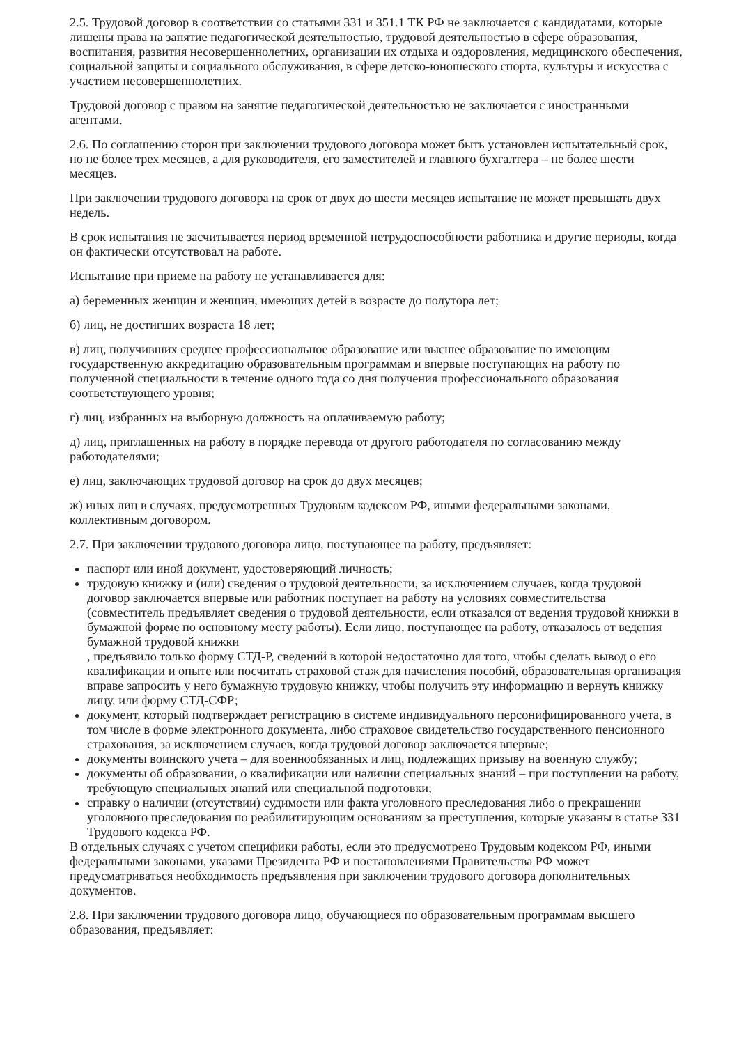2.5. Трудовой договор в соответствии со статьями 331 и 351.1 ТК РФ не заключается с кандидатами, которые лишены права на занятие педагогической деятельностью, трудовой деятельностью в сфере образования, воспитания, развития несовершеннолетних, организации их отдыха и оздоровления, медицинского обеспечения, социальной защиты и социального обслуживания, в сфере детско-юношеского спорта, культуры и искусства с участием несовершеннолетних.
Трудовой договор с правом на занятие педагогической деятельностью не заключается с иностранными агентами.
2.6. По соглашению сторон при заключении трудового договора может быть установлен испытательный срок, но не более трех месяцев, а для руководителя, его заместителей и главного бухгалтера – не более шести месяцев.
При заключении трудового договора на срок от двух до шести месяцев испытание не может превышать двух недель.
В срок испытания не засчитывается период временной нетрудоспособности работника и другие периоды, когда он фактически отсутствовал на работе.
Испытание при приеме на работу не устанавливается для:
а) беременных женщин и женщин, имеющих детей в возрасте до полутора лет;
б) лиц, не достигших возраста 18 лет;
в) лиц, получивших среднее профессиональное образование или высшее образование по имеющим государственную аккредитацию образовательным программам и впервые поступающих на работу по полученной специальности в течение одного года со дня получения профессионального образования соответствующего уровня;
г) лиц, избранных на выборную должность на оплачиваемую работу;
д) лиц, приглашенных на работу в порядке перевода от другого работодателя по согласованию между работодателями;
е) лиц, заключающих трудовой договор на срок до двух месяцев;
ж) иных лиц в случаях, предусмотренных Трудовым кодексом РФ, иными федеральными законами, коллективным договором.
2.7. При заключении трудового договора лицо, поступающее на работу, предъявляет:
паспорт или иной документ, удостоверяющий личность;
трудовую книжку и (или) сведения о трудовой деятельности, за исключением случаев, когда трудовой договор заключается впервые или работник поступает на работу на условиях совместительства (совместитель предъявляет сведения о трудовой деятельности, если отказался от ведения трудовой книжки в бумажной форме по основному месту работы). Если лицо, поступающее на работу, отказалось от ведения бумажной трудовой книжки
, предъявило только форму СТД-Р, сведений в которой недостаточно для того, чтобы сделать вывод о его квалификации и опыте или посчитать страховой стаж для начисления пособий, образовательная организация вправе запросить у него бумажную трудовую книжку, чтобы получить эту информацию и вернуть книжку лицу, или форму СТД-СФР;
документ, который подтверждает регистрацию в системе индивидуального персонифицированного учета, в том числе в форме электронного документа, либо страховое свидетельство государственного пенсионного страхования, за исключением случаев, когда трудовой договор заключается впервые;
документы воинского учета – для военнообязанных и лиц, подлежащих призыву на военную службу;
документы об образовании, о квалификации или наличии специальных знаний – при поступлении на работу, требующую специальных знаний или специальной подготовки;
справку о наличии (отсутствии) судимости или факта уголовного преследования либо о прекращении уголовного преследования по реабилитирующим основаниям за преступления, которые указаны в статье 331 Трудового кодекса РФ.
В отдельных случаях с учетом специфики работы, если это предусмотрено Трудовым кодексом РФ, иными федеральными законами, указами Президента РФ и постановлениями Правительства РФ может предусматриваться необходимость предъявления при заключении трудового договора дополнительных документов.
2.8. При заключении трудового договора лицо, обучающиеся по образовательным программам высшего образования, предъявляет: